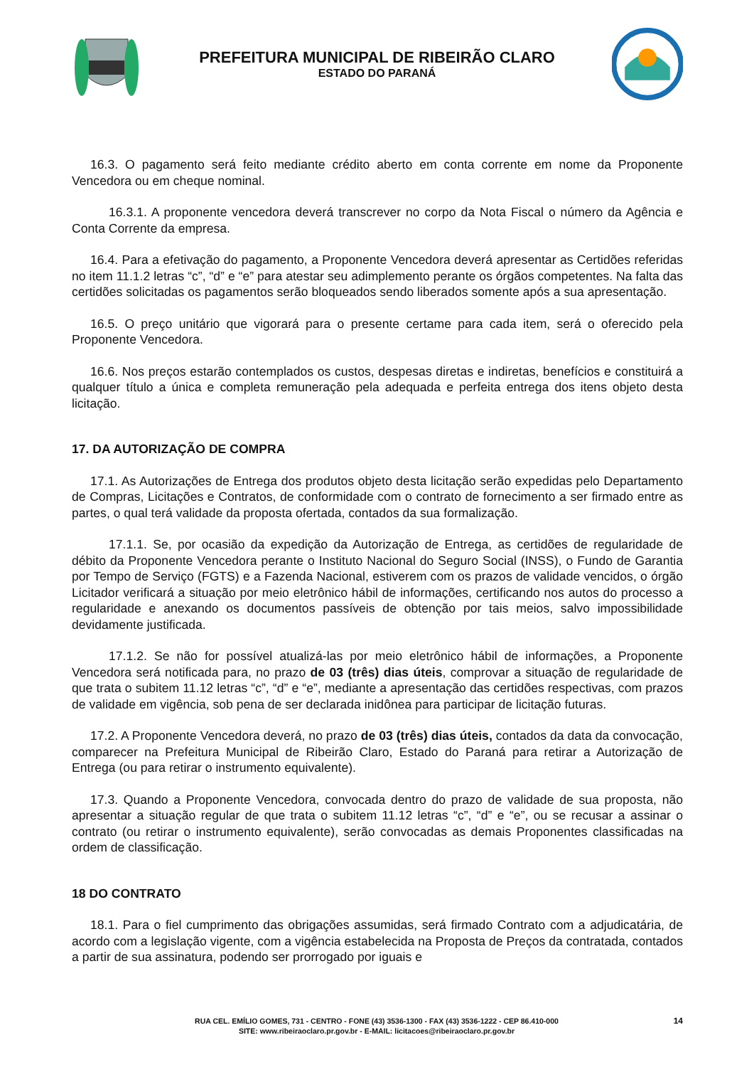PREFEITURA MUNICIPAL DE RIBEIRÃO CLARO
ESTADO DO PARANÁ
16.3. O pagamento será feito mediante crédito aberto em conta corrente em nome da Proponente Vencedora ou em cheque nominal.
16.3.1. A proponente vencedora deverá transcrever no corpo da Nota Fiscal o número da Agência e Conta Corrente da empresa.
16.4. Para a efetivação do pagamento, a Proponente Vencedora deverá apresentar as Certidões referidas no item 11.1.2 letras “c”, “d” e “e” para atestar seu adimplemento perante os órgãos competentes. Na falta das certidões solicitadas os pagamentos serão bloqueados sendo liberados somente após a sua apresentação.
16.5. O preço unitário que vigorará para o presente certame para cada item, será o oferecido pela Proponente Vencedora.
16.6. Nos preços estarão contemplados os custos, despesas diretas e indiretas, benefícios e constituirá a qualquer título a única e completa remuneração pela adequada e perfeita entrega dos itens objeto desta licitação.
17. DA AUTORIZAÇÃO DE COMPRA
17.1. As Autorizações de Entrega dos produtos objeto desta licitação serão expedidas pelo Departamento de Compras, Licitações e Contratos, de conformidade com o contrato de fornecimento a ser firmado entre as partes, o qual terá validade da proposta ofertada, contados da sua formalização.
17.1.1. Se, por ocasião da expedição da Autorização de Entrega, as certidões de regularidade de débito da Proponente Vencedora perante o Instituto Nacional do Seguro Social (INSS), o Fundo de Garantia por Tempo de Serviço (FGTS) e a Fazenda Nacional, estiverem com os prazos de validade vencidos, o órgão Licitador verificará a situação por meio eletrônico hábil de informações, certificando nos autos do processo a regularidade e anexando os documentos passíveis de obtenção por tais meios, salvo impossibilidade devidamente justificada.
17.1.2. Se não for possível atualizá-las por meio eletrônico hábil de informações, a Proponente Vencedora será notificada para, no prazo de 03 (três) dias úteis, comprovar a situação de regularidade de que trata o subitem 11.12 letras “c”, “d” e “e”, mediante a apresentação das certidões respectivas, com prazos de validade em vigência, sob pena de ser declarada inidônea para participar de licitação futuras.
17.2. A Proponente Vencedora deverá, no prazo de 03 (três) dias úteis, contados da data da convocação, comparecer na Prefeitura Municipal de Ribeirão Claro, Estado do Paraná para retirar a Autorização de Entrega (ou para retirar o instrumento equivalente).
17.3. Quando a Proponente Vencedora, convocada dentro do prazo de validade de sua proposta, não apresentar a situação regular de que trata o subitem 11.12 letras “c”, “d” e “e”, ou se recusar a assinar o contrato (ou retirar o instrumento equivalente), serão convocadas as demais Proponentes classificadas na ordem de classificação.
18 DO CONTRATO
18.1. Para o fiel cumprimento das obrigações assumidas, será firmado Contrato com a adjudicatária, de acordo com a legislação vigente, com a vigência estabelecida na Proposta de Preços da contratada, contados a partir de sua assinatura, podendo ser prorrogado por iguais e
RUA CEL. EMÍLIO GOMES, 731 - CENTRO - FONE (43) 3536-1300 - FAX (43) 3536-1222 - CEP 86.410-000
SITE: www.ribeiraoclaro.pr.gov.br - E-MAIL: licitacoes@ribeiraoclaro.pr.gov.br
14